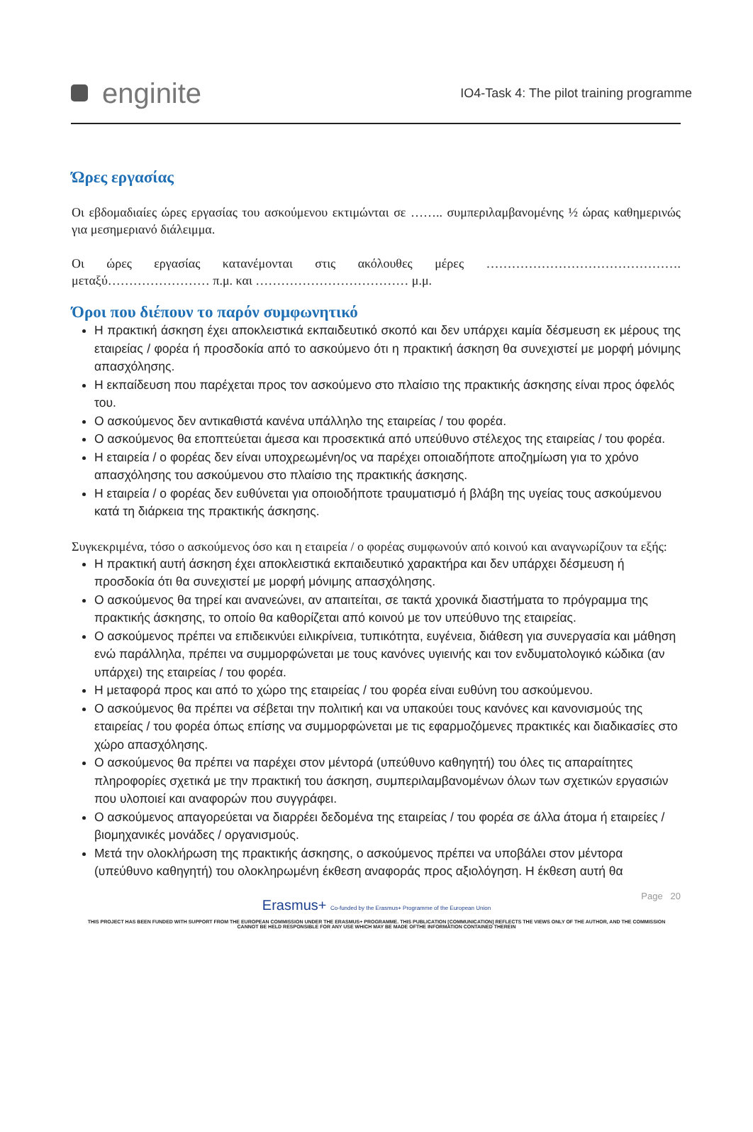enginite
IO4-Task 4: The pilot training programme
Ώρες εργασίας
Οι εβδομαδιαίες ώρες εργασίας του ασκούμενου εκτιμώνται σε …….. συμπεριλαμβανομένης ½ ώρας καθημερινώς για μεσημεριανό διάλειμμα.
Οι ώρες εργασίας κατανέμονται στις ακόλουθες μέρες ………………………………………. μεταξύ…………………… π.μ. και ……………………………… μ.μ.
Όροι που διέπουν το παρόν συμφωνητικό
Η πρακτική άσκηση έχει αποκλειστικά εκπαιδευτικό σκοπό και δεν υπάρχει καμία δέσμευση εκ μέρους της εταιρείας / φορέα ή προσδοκία από το ασκούμενο ότι η πρακτική άσκηση θα συνεχιστεί με μορφή μόνιμης απασχόλησης.
Η εκπαίδευση που παρέχεται προς τον ασκούμενο στο πλαίσιο της πρακτικής άσκησης είναι προς όφελός του.
Ο ασκούμενος δεν αντικαθιστά κανένα υπάλληλο της εταιρείας / του φορέα.
Ο ασκούμενος θα εποπτεύεται άμεσα και προσεκτικά από υπεύθυνο στέλεχος της εταιρείας / του φορέα.
Η εταιρεία / ο φορέας δεν είναι υποχρεωμένη/ος να παρέχει οποιαδήποτε αποζημίωση για το χρόνο απασχόλησης του ασκούμενου στο πλαίσιο της πρακτικής άσκησης.
Η εταιρεία / ο φορέας δεν ευθύνεται για οποιοδήποτε τραυματισμό ή βλάβη της υγείας τους ασκούμενου κατά τη διάρκεια της πρακτικής άσκησης.
Συγκεκριμένα, τόσο ο ασκούμενος όσο και η εταιρεία / ο φορέας συμφωνούν από κοινού και αναγνωρίζουν τα εξής:
Η πρακτική αυτή άσκηση έχει αποκλειστικά εκπαιδευτικό χαρακτήρα και δεν υπάρχει δέσμευση ή προσδοκία ότι θα συνεχιστεί με μορφή μόνιμης απασχόλησης.
Ο ασκούμενος θα τηρεί και ανανεώνει, αν απαιτείται, σε τακτά χρονικά διαστήματα το πρόγραμμα της πρακτικής άσκησης, το οποίο θα καθορίζεται από κοινού με τον υπεύθυνο της εταιρείας.
Ο ασκούμενος πρέπει να επιδεικνύει ειλικρίνεια, τυπικότητα, ευγένεια, διάθεση για συνεργασία και μάθηση ενώ παράλληλα, πρέπει να συμμορφώνεται με τους κανόνες υγιεινής και τον ενδυματολογικό κώδικα (αν υπάρχει) της εταιρείας / του φορέα.
Η μεταφορά προς και από το χώρο της εταιρείας / του φορέα είναι ευθύνη του ασκούμενου.
Ο ασκούμενος θα πρέπει να σέβεται την πολιτική και να υπακούει τους κανόνες και κανονισμούς της εταιρείας / του φορέα όπως επίσης να συμμορφώνεται με τις εφαρμοζόμενες πρακτικές και διαδικασίες στο χώρο απασχόλησης.
Ο ασκούμενος θα πρέπει να παρέχει στον μέντορά (υπεύθυνο καθηγητή) του όλες τις απαραίτητες πληροφορίες σχετικά με την πρακτική του άσκηση, συμπεριλαμβανομένων όλων των σχετικών εργασιών που υλοποιεί και αναφορών που συγγράφει.
Ο ασκούμενος απαγορεύεται να διαρρέει δεδομένα της εταιρείας / του φορέα σε άλλα άτομα ή εταιρείες / βιομηχανικές μονάδες / οργανισμούς.
Μετά την ολοκλήρωση της πρακτικής άσκησης, ο ασκούμενος πρέπει να υποβάλει στον μέντορα (υπεύθυνο καθηγητή) του ολοκληρωμένη έκθεση αναφοράς προς αξιολόγηση. Η έκθεση αυτή θα
Page 20
Erasmus+ Co-funded by the Erasmus+ Programme of the European Union
THIS PROJECT HAS BEEN FUNDED WITH SUPPORT FROM THE EUROPEAN COMMISSION UNDER THE ERASMUS+ PROGRAMME. THIS PUBLICATION [COMMUNICATION] REFLECTS THE VIEWS ONLY OF THE AUTHOR, AND THE COMMISSION CANNOT BE HELD RESPONSIBLE FOR ANY USE WHICH MAY BE MADE OFTHE INFORMATION CONTAINED THEREIN